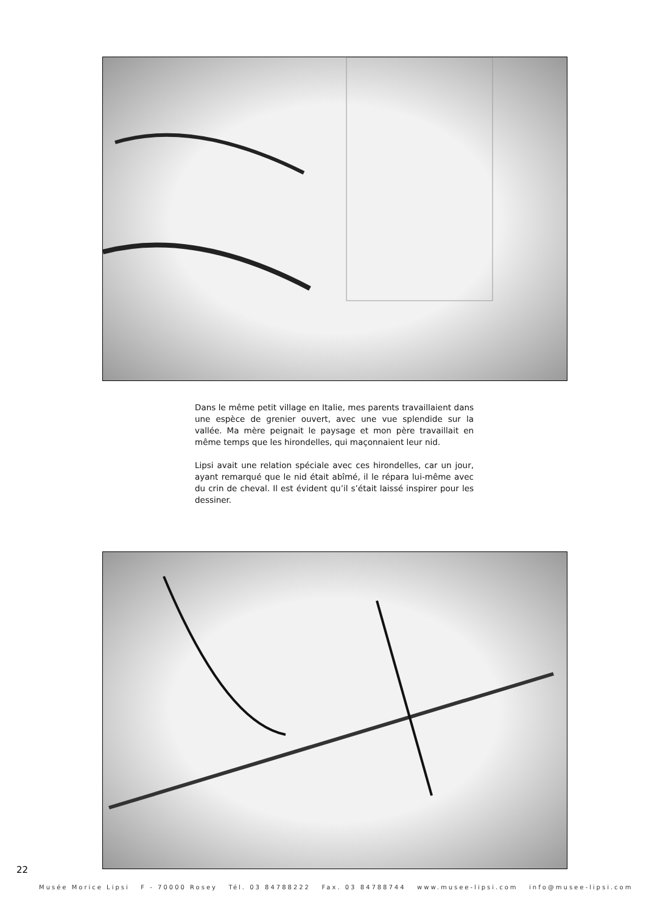Dans le même petit village en Italie, mes parents travaillaient dans une espèce de grenier ouvert, avec une vue splendide sur la vallée. Ma mère peignait le paysage et mon père travaillait en même temps que les hirondelles, qui maçonnaient leur nid.
Lipsi avait une relation spéciale avec ces hirondelles, car un jour, ayant remarqué que le nid était abîmé, il le répara lui-même avec du crin de cheval. Il est évident qu’il s’était laissé inspirer pour les dessiner.
22
Musée Morice Lipsi F - 70000 Rosey Tél. 03 84788222 Fax. 03 84788744 www.musee-lipsi.com info@musee-lipsi.com